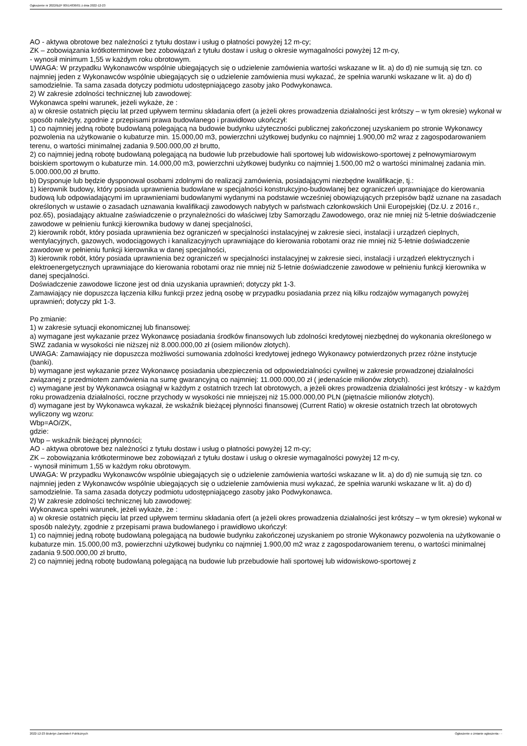Ogłoszenie nr 2022/BZP 00514836/01 z dnia 2022-12-23
AO - aktywa obrotowe bez należności z tytułu dostaw i usług o płatności powyżej 12 m-cy;
ZK – zobowiązania krótkoterminowe bez zobowiązań z tytułu dostaw i usług o okresie wymagalności powyżej 12 m-cy,
- wynosił minimum 1,55 w każdym roku obrotowym.
UWAGA: W przypadku Wykonawców wspólnie ubiegających się o udzielenie zamówienia wartości wskazane w lit. a) do d) nie sumują się tzn. co najmniej jeden z Wykonawców wspólnie ubiegających się o udzielenie zamówienia musi wykazać, że spełnia warunki wskazane w lit. a) do d) samodzielnie. Ta sama zasada dotyczy podmiotu udostępniającego zasoby jako Podwykonawca.
2) W zakresie zdolności technicznej lub zawodowej:
Wykonawca spełni warunek, jeżeli wykaże, że :
a) w okresie ostatnich pięciu lat przed upływem terminu składania ofert (a jeżeli okres prowadzenia działalności jest krótszy – w tym okresie) wykonał w sposób należyty, zgodnie z przepisami prawa budowlanego i prawidłowo ukończył:
1) co najmniej jedną robotę budowlaną polegającą na budowie budynku użyteczności publicznej zakończonej uzyskaniem po stronie Wykonawcy pozwolenia na użytkowanie o kubaturze min. 15.000,00 m3, powierzchni użytkowej budynku co najmniej 1.900,00 m2 wraz z zagospodarowaniem terenu, o wartości minimalnej zadania 9.500.000,00 zł brutto,
2) co najmniej jedną robotę budowlaną polegającą na budowie lub przebudowie hali sportowej lub widowiskowo-sportowej z pełnowymiarowym boiskiem sportowym o kubaturze min. 14.000,00 m3, powierzchni użytkowej budynku co najmniej 1.500,00 m2 o wartości minimalnej zadania min. 5.000.000,00 zł brutto.
b) Dysponuje lub będzie dysponował osobami zdolnymi do realizacji zamówienia, posiadającymi niezbędne kwalifikacje, tj.:
1) kierownik budowy, który posiada uprawnienia budowlane w specjalności konstrukcyjno-budowlanej bez ograniczeń uprawniające do kierowania budową lub odpowiadającymi im uprawnieniami budowlanymi wydanymi na podstawie wcześniej obowiązujących przepisów bądź uznane na zasadach określonych w ustawie o zasadach uznawania kwalifikacji zawodowych nabytych w państwach członkowskich Unii Europejskiej (Dz.U. z 2016 r., poz.65), posiadający aktualne zaświadczenie o przynależności do właściwej Izby Samorządu Zawodowego, oraz nie mniej niż 5-letnie doświadczenie zawodowe w pełnieniu funkcji kierownika budowy w danej specjalności,
2) kierownik robót, który posiada uprawnienia bez ograniczeń w specjalności instalacyjnej w zakresie sieci, instalacji i urządzeń cieplnych, wentylacyjnych, gazowych, wodociągowych i kanalizacyjnych uprawniające do kierowania robotami oraz nie mniej niż 5-letnie doświadczenie zawodowe w pełnieniu funkcji kierownika w danej specjalności,
3) kierownik robót, który posiada uprawnienia bez ograniczeń w specjalności instalacyjnej w zakresie sieci, instalacji i urządzeń elektrycznych i elektroenergetycznych uprawniające do kierowania robotami oraz nie mniej niż 5-letnie doświadczenie zawodowe w pełnieniu funkcji kierownika w danej specjalności.
Doświadczenie zawodowe liczone jest od dnia uzyskania uprawnień; dotyczy pkt 1-3.
Zamawiający nie dopuszcza łączenia kilku funkcji przez jedną osobę w przypadku posiadania przez nią kilku rodzajów wymaganych powyżej uprawnień; dotyczy pkt 1-3.
Po zmianie:
1) w zakresie sytuacji ekonomicznej lub finansowej:
a) wymagane jest wykazanie przez Wykonawcę posiadania środków finansowych lub zdolności kredytowej niezbędnej do wykonania określonego w SWZ zadania w wysokości nie niższej niż 8.000.000,00 zł (osiem milionów złotych).
UWAGA: Zamawiający nie dopuszcza możliwości sumowania zdolności kredytowej jednego Wykonawcy potwierdzonych przez różne instytucje (banki).
b) wymagane jest wykazanie przez Wykonawcę posiadania ubezpieczenia od odpowiedzialności cywilnej w zakresie prowadzonej działalności związanej z przedmiotem zamówienia na sumę gwarancyjną co najmniej: 11.000.000,00 zł ( jedenaście milionów złotych).
c) wymagane jest by Wykonawca osiągnął w każdym z ostatnich trzech lat obrotowych, a jeżeli okres prowadzenia działalności jest krótszy - w każdym roku prowadzenia działalności, roczne przychody w wysokości nie mniejszej niż 15.000.000,00 PLN (piętnaście milionów złotych).
d) wymagane jest by Wykonawca wykazał, że wskaźnik bieżącej płynności finansowej (Current Ratio) w okresie ostatnich trzech lat obrotowych wyliczony wg wzoru:
Wbp=AO/ZK,
gdzie:
Wbp – wskaźnik bieżącej płynności;
AO - aktywa obrotowe bez należności z tytułu dostaw i usług o płatności powyżej 12 m-cy;
ZK – zobowiązania krótkoterminowe bez zobowiązań z tytułu dostaw i usług o okresie wymagalności powyżej 12 m-cy,
- wynosił minimum 1,55 w każdym roku obrotowym.
UWAGA: W przypadku Wykonawców wspólnie ubiegających się o udzielenie zamówienia wartości wskazane w lit. a) do d) nie sumują się tzn. co najmniej jeden z Wykonawców wspólnie ubiegających się o udzielenie zamówienia musi wykazać, że spełnia warunki wskazane w lit. a) do d) samodzielnie. Ta sama zasada dotyczy podmiotu udostępniającego zasoby jako Podwykonawca.
2) W zakresie zdolności technicznej lub zawodowej:
Wykonawca spełni warunek, jeżeli wykaże, że :
a) w okresie ostatnich pięciu lat przed upływem terminu składania ofert (a jeżeli okres prowadzenia działalności jest krótszy – w tym okresie) wykonał w sposób należyty, zgodnie z przepisami prawa budowlanego i prawidłowo ukończył:
1) co najmniej jedną robotę budowlaną polegającą na budowie budynku zakończonej uzyskaniem po stronie Wykonawcy pozwolenia na użytkowanie o kubaturze min. 15.000,00 m3, powierzchni użytkowej budynku co najmniej 1.900,00 m2 wraz z zagospodarowaniem terenu, o wartości minimalnej zadania 9.500.000,00 zł brutto,
2) co najmniej jedną robotę budowlaną polegającą na budowie lub przebudowie hali sportowej lub widowiskowo-sportowej z
2022-12-23 Biuletyn Zamówień Publicznych Ogłoszenie o zmianie ogłoszenia - -